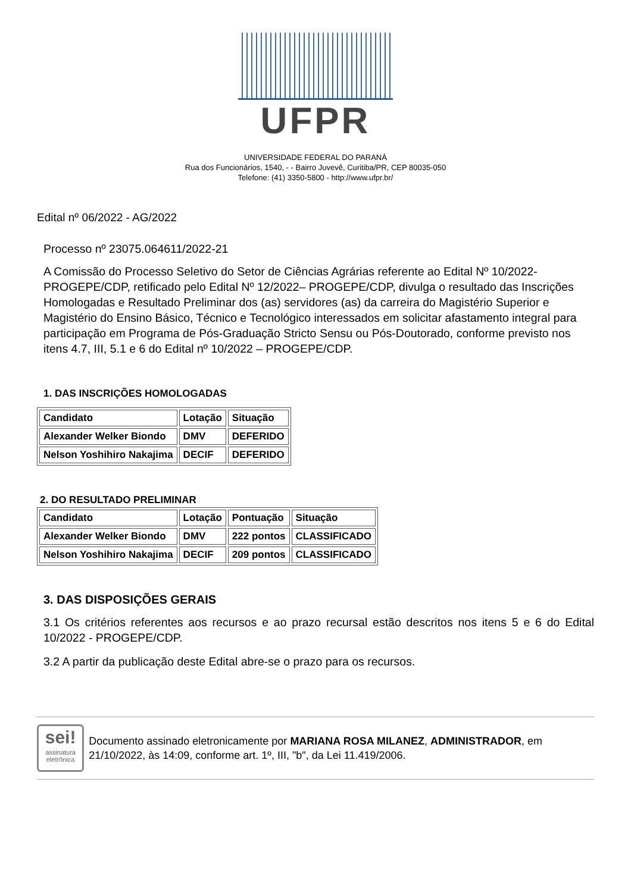UFPR
UNIVERSIDADE FEDERAL DO PARANÁ
Rua dos Funcionários, 1540, - - Bairro Juvevê, Curitiba/PR, CEP 80035-050
Telefone: (41) 3350-5800 - http://www.ufpr.br/
Edital nº 06/2022 - AG/2022
Processo nº 23075.064611/2022-21
A Comissão do Processo Seletivo do Setor de Ciências Agrárias referente ao Edital Nº 10/2022-PROGEPE/CDP, retificado pelo Edital Nº 12/2022– PROGEPE/CDP, divulga o resultado das Inscrições Homologadas e Resultado Preliminar dos (as) servidores (as) da carreira do Magistério Superior e Magistério do Ensino Básico, Técnico e Tecnológico interessados em solicitar afastamento integral para participação em Programa de Pós-Graduação Stricto Sensu ou Pós-Doutorado, conforme previsto nos itens 4.7, III, 5.1 e 6 do Edital nº 10/2022 – PROGEPE/CDP.
1. DAS INSCRIÇÕES HOMOLOGADAS
| Candidato | Lotação | Situação |
| Alexander Welker Biondo | DMV | DEFERIDO |
| Nelson Yoshihiro Nakajima | DECIF | DEFERIDO |
2. DO RESULTADO PRELIMINAR
| Candidato | Lotação | Pontuação | Situação |
| Alexander Welker Biondo | DMV | 222 pontos | CLASSIFICADO |
| Nelson Yoshihiro Nakajima | DECIF | 209 pontos | CLASSIFICADO |
3. DAS DISPOSIÇÕES GERAIS
3.1 Os critérios referentes aos recursos e ao prazo recursal estão descritos nos itens 5 e 6 do Edital 10/2022 - PROGEPE/CDP.
3.2 A partir da publicação deste Edital abre-se o prazo para os recursos.
sei!
assinatura eletrônica
Documento assinado eletronicamente por MARIANA ROSA MILANEZ, ADMINISTRADOR, em 21/10/2022, às 14:09, conforme art. 1º, III, "b", da Lei 11.419/2006.